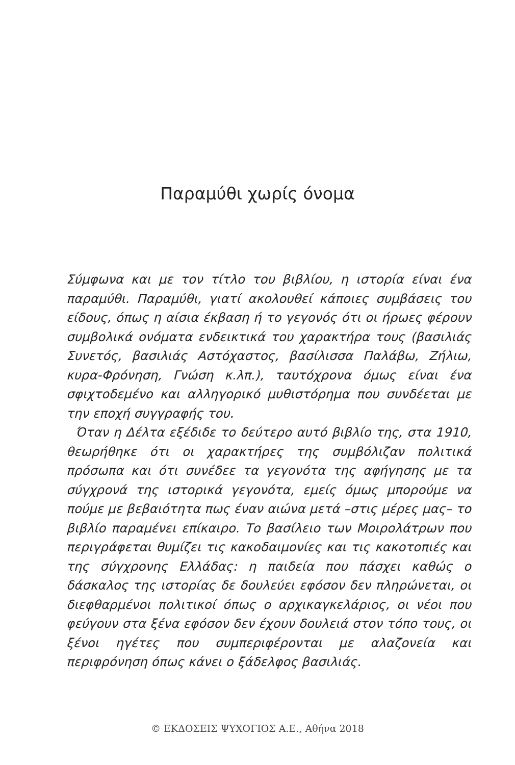Παραμύθι χωρίς όνομα
Σύμφωνα και με τον τίτλο του βιβλίου, η ιστορία είναι ένα παραμύθι. Παραμύθι, γιατί ακολουθεί κάποιες συμβάσεις του είδους, όπως η αίσια έκβαση ή το γεγονός ότι οι ήρωες φέρουν συμβολικά ονόματα ενδεικτικά του χαρακτήρα τους (βασιλιάς Συνετός, βασιλιάς Αστόχαστος, βασίλισσα Παλάβω, Ζήλιω, κυρα-Φρόνηση, Γνώση κ.λπ.), ταυτόχρονα όμως είναι ένα σφιχτοδεμένο και αλληγορικό μυθιστόρημα που συνδέεται με την εποχή συγγραφής του.
Όταν η Δέλτα εξέδιδε το δεύτερο αυτό βιβλίο της, στα 1910, θεωρήθηκε ότι οι χαρακτήρες της συμβόλιζαν πολιτικά πρόσωπα και ότι συνέδεε τα γεγονότα της αφήγησης με τα σύγχρονά της ιστορικά γεγονότα, εμείς όμως μπορούμε να πούμε με βεβαιότητα πως έναν αιώνα μετά –στις μέρες μας– το βιβλίο παραμένει επίκαιρο. Το βασίλειο των Μοιρολάτρων που περιγράφεται θυμίζει τις κακοδαιμονίες και τις κακοτοπιές και της σύγχρονης Ελλάδας: η παιδεία που πάσχει καθώς ο δάσκαλος της ιστορίας δε δουλεύει εφόσον δεν πληρώνεται, οι διεφθαρμένοι πολιτικοί όπως ο αρχικαγκελάριος, οι νέοι που φεύγουν στα ξένα εφόσον δεν έχουν δουλειά στον τόπο τους, οι ξένοι ηγέτες που συμπεριφέρονται με αλαζονεία και περιφρόνηση όπως κάνει ο ξάδελφος βασιλιάς.
© ΕΚΔΟΣΕΙΣ ΨΥΧΟΓΙΟΣ Α.Ε., Αθήνα 2018